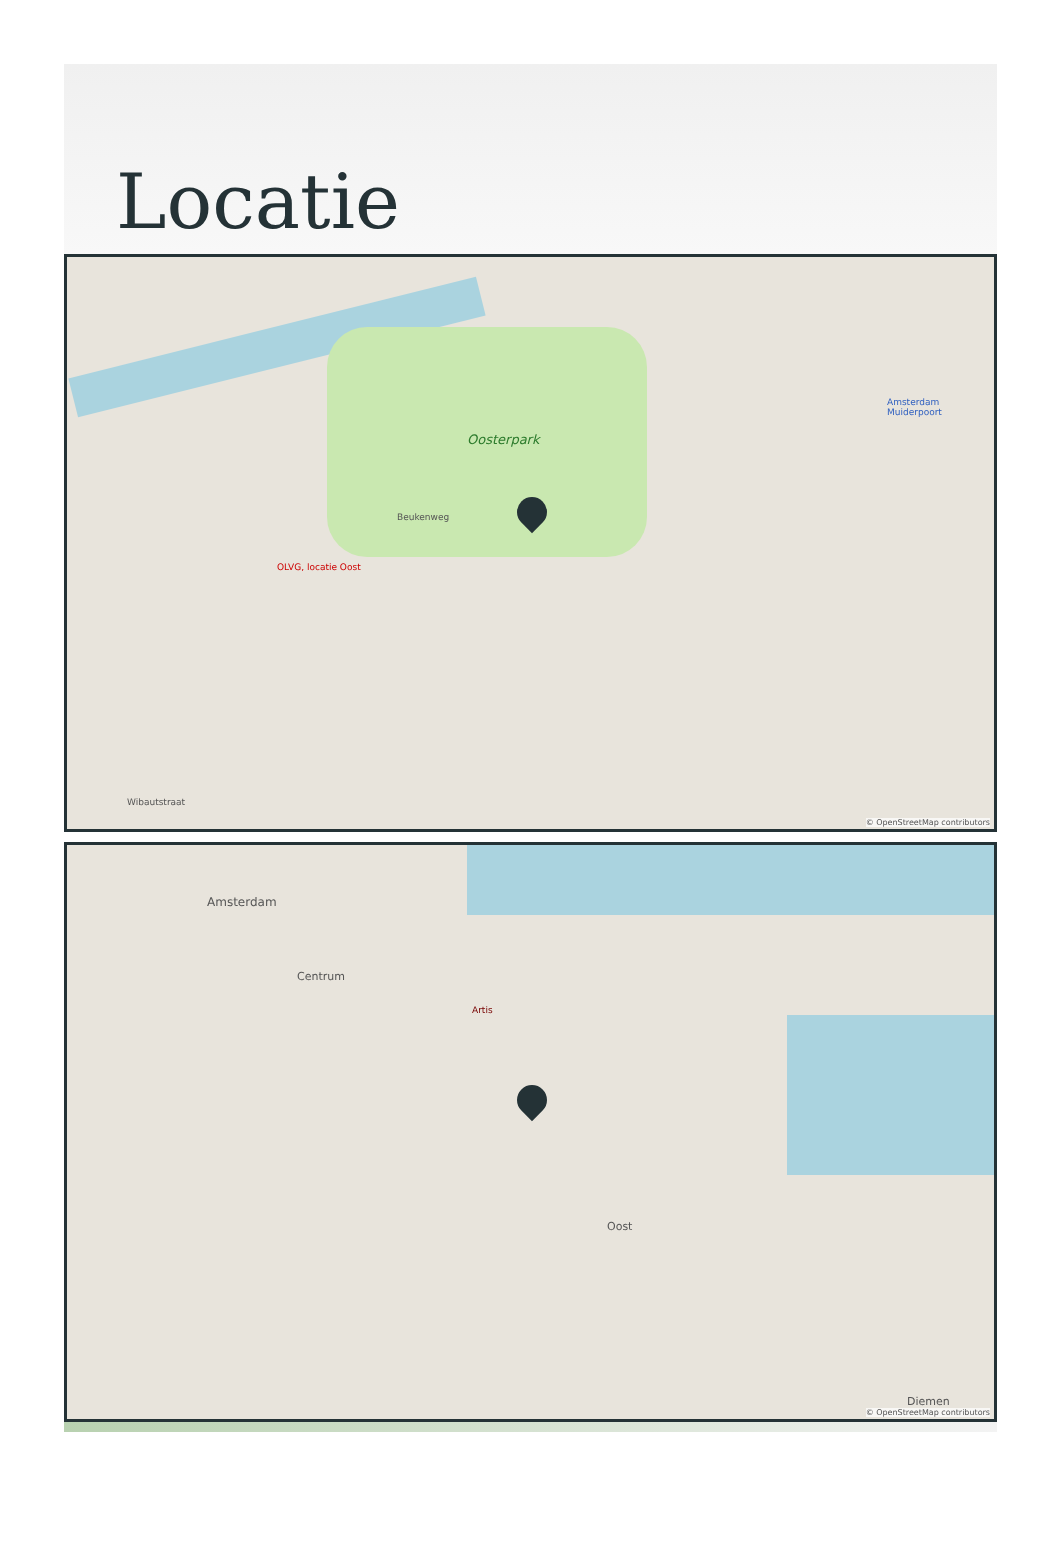Locatie
Oosterpark
OLVG, locatie Oost
Beukenweg
Wibautstraat
Amsterdam Muiderpoort
© OpenStreetMap contributors
Amsterdam
Centrum
Artis
Oost
Diemen
© OpenStreetMap contributors